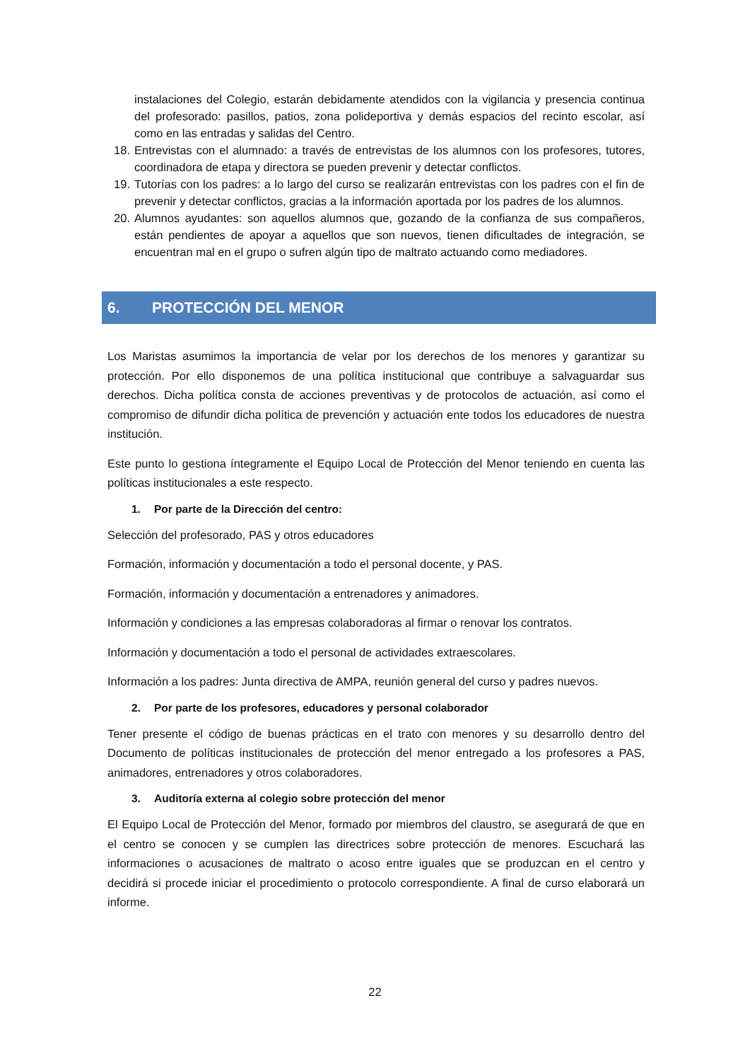instalaciones del Colegio, estarán debidamente atendidos con la vigilancia y presencia continua del profesorado: pasillos, patios, zona polideportiva y demás espacios del recinto escolar, así como en las entradas y salidas del Centro.
18. Entrevistas con el alumnado: a través de entrevistas de los alumnos con los profesores, tutores, coordinadora de etapa y directora se pueden prevenir y detectar conflictos.
19. Tutorías con los padres: a lo largo del curso se realizarán entrevistas con los padres con el fin de prevenir y detectar conflictos, gracias a la información aportada por los padres de los alumnos.
20. Alumnos ayudantes: son aquellos alumnos que, gozando de la confianza de sus compañeros, están pendientes de apoyar a aquellos que son nuevos, tienen dificultades de integración, se encuentran mal en el grupo o sufren algún tipo de maltrato actuando como mediadores.
6. PROTECCIÓN DEL MENOR
Los Maristas asumimos la importancia de velar por los derechos de los menores y garantizar su protección. Por ello disponemos de una política institucional que contribuye a salvaguardar sus derechos. Dicha política consta de acciones preventivas y de protocolos de actuación, así como el compromiso de difundir dicha política de prevención y actuación ente todos los educadores de nuestra institución.
Este punto lo gestiona íntegramente el Equipo Local de Protección del Menor teniendo en cuenta las políticas institucionales a este respecto.
1. Por parte de la Dirección del centro:
Selección del profesorado, PAS y otros educadores
Formación, información y documentación a todo el personal docente, y PAS.
Formación, información y documentación a entrenadores y animadores.
Información y condiciones a las empresas colaboradoras al firmar o renovar los contratos.
Información y documentación a todo el personal de actividades extraescolares.
Información a los padres: Junta directiva de AMPA, reunión general del curso y padres nuevos.
2. Por parte de los profesores, educadores y personal colaborador
Tener presente el código de buenas prácticas en el trato con menores y su desarrollo dentro del Documento de políticas institucionales de protección del menor entregado a los profesores a PAS, animadores, entrenadores y otros colaboradores.
3. Auditoría externa al colegio sobre protección del menor
El Equipo Local de Protección del Menor, formado por miembros del claustro, se asegurará de que en el centro se conocen y se cumplen las directrices sobre protección de menores. Escuchará las informaciones o acusaciones de maltrato o acoso entre iguales que se produzcan en el centro y decidirá si procede iniciar el procedimiento o protocolo correspondiente. A final de curso elaborará un informe.
22